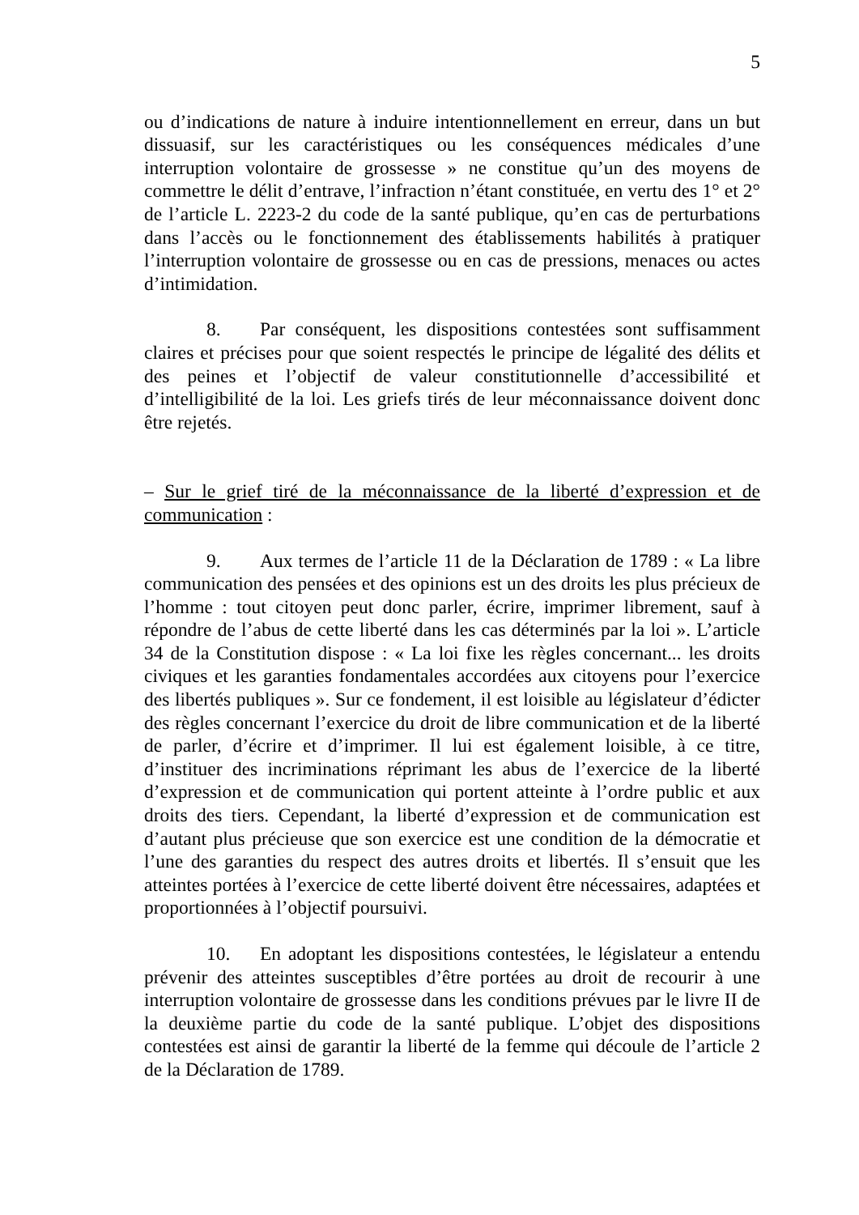5
ou d’indications de nature à induire intentionnellement en erreur, dans un but dissuasif, sur les caractéristiques ou les conséquences médicales d’une interruption volontaire de grossesse » ne constitue qu’un des moyens de commettre le délit d’entrave, l’infraction n’étant constituée, en vertu des 1° et 2° de l’article L. 2223-2 du code de la santé publique, qu’en cas de perturbations dans l’accès ou le fonctionnement des établissements habilités à pratiquer l’interruption volontaire de grossesse ou en cas de pressions, menaces ou actes d’intimidation.
8. Par conséquent, les dispositions contestées sont suffisamment claires et précises pour que soient respectés le principe de légalité des délits et des peines et l’objectif de valeur constitutionnelle d’accessibilité et d’intelligibilité de la loi. Les griefs tirés de leur méconnaissance doivent donc être rejetés.
– Sur le grief tiré de la méconnaissance de la liberté d’expression et de communication :
9. Aux termes de l’article 11 de la Déclaration de 1789 : « La libre communication des pensées et des opinions est un des droits les plus précieux de l’homme : tout citoyen peut donc parler, écrire, imprimer librement, sauf à répondre de l’abus de cette liberté dans les cas déterminés par la loi ». L’article 34 de la Constitution dispose : « La loi fixe les règles concernant... les droits civiques et les garanties fondamentales accordées aux citoyens pour l’exercice des libertés publiques ». Sur ce fondement, il est loisible au législateur d’édicter des règles concernant l’exercice du droit de libre communication et de la liberté de parler, d’écrire et d’imprimer. Il lui est également loisible, à ce titre, d’instituer des incriminations réprimant les abus de l’exercice de la liberté d’expression et de communication qui portent atteinte à l’ordre public et aux droits des tiers. Cependant, la liberté d’expression et de communication est d’autant plus précieuse que son exercice est une condition de la démocratie et l’une des garanties du respect des autres droits et libertés. Il s’ensuit que les atteintes portées à l’exercice de cette liberté doivent être nécessaires, adaptées et proportionnées à l’objectif poursuivi.
10. En adoptant les dispositions contestées, le législateur a entendu prévenir des atteintes susceptibles d’être portées au droit de recourir à une interruption volontaire de grossesse dans les conditions prévues par le livre II de la deuxième partie du code de la santé publique. L’objet des dispositions contestées est ainsi de garantir la liberté de la femme qui découle de l’article 2 de la Déclaration de 1789.